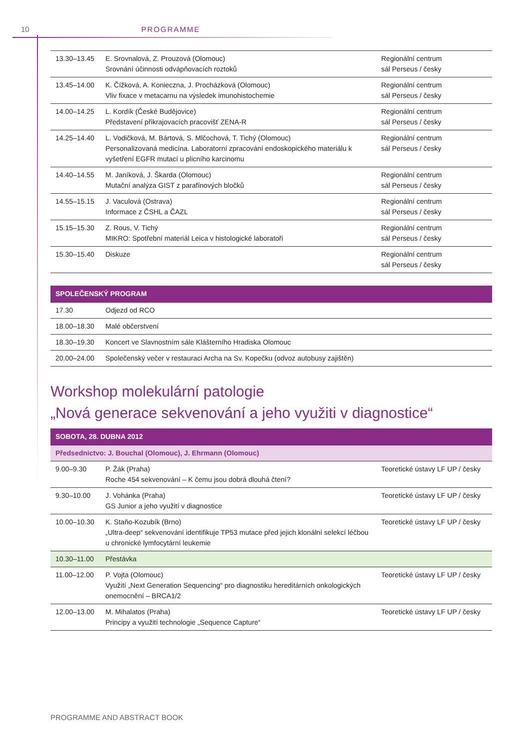10 PROGRAMME
| 13.30–13.45 | E. Srovnalová, Z. Prouzová (Olomouc) Srovnání účinnosti odvápňovacích roztoků | Regionální centrum sál Perseus / česky |
| 13.45–14.00 | K. Čížková, A. Konieczna, J. Procházková (Olomouc) Vliv fixace v metacarnu na výsledek imunohistochemie | Regionální centrum sál Perseus / česky |
| 14.00–14.25 | L. Kordík (České Budějovice) Představení přikrajovacích pracovišť ZENA-R | Regionální centrum sál Perseus / česky |
| 14.25–14.40 | L. Vodičková, M. Bártová, S. Mlčochová, T. Tichý (Olomouc) Personalizovaná medicína. Laboratorní zpracování endoskopického materiálu k vyšetření EGFR mutací u plicního karcinomu | Regionální centrum sál Perseus / česky |
| 14.40–14.55 | M. Janíková, J. Škarda (Olomouc) Mutační analýza GIST z parafínových bločků | Regionální centrum sál Perseus / česky |
| 14.55–15.15 | J. Vaculová (Ostrava) Informace z ČSHL a ČAZL | Regionální centrum sál Perseus / česky |
| 15.15–15.30 | Z. Rous, V. Tichý MIKRO: Spotřební materiál Leica v histologické laboratoři | Regionální centrum sál Perseus / česky |
| 15.30–15.40 | Diskuze | Regionální centrum sál Perseus / česky |
| SPOLEČENSKÝ PROGRAM | |
| --- | --- |
| 17.30 | Odjezd od RCO |
| 18.00–18.30 | Malé občerstvení |
| 18.30–19.30 | Koncert ve Slavnostním sále Klášterního Hradiska Olomouc |
| 20.00–24.00 | Společenský večer v restauraci Archa na Sv. Kopečku (odvoz autobusy zajištěn) |
Workshop molekulární patologie
„Nová generace sekvenování a jeho využiti v diagnostice“
| SOBOTA, 28. DUBNA 2012 | | |
| --- | --- | --- |
| Předsednictvo: J. Bouchal (Olomouc), J. Ehrmann (Olomouc) | | |
| 9.00–9.30 | P. Žák (Praha) Roche 454 sekvenování – K čemu jsou dobrá dlouhá čtení? | Teoretické ústavy LF UP / česky |
| 9.30–10.00 | J. Vohánka (Praha) GS Junior a jeho využití v diagnostice | Teoretické ústavy LF UP / česky |
| 10.00–10.30 | K. Staňo-Kozubík (Brno) „Ultra-deep“ sekvenování identifikuje TP53 mutace před jejich klonální selekcí léčbou u chronické lymfocytární leukemie | Teoretické ústavy LF UP / česky |
| 10.30–11.00 | Přestávka | |
| 11.00–12.00 | P. Vojta (Olomouc) Využití „Next Generation Sequencing“ pro diagnostiku hereditárních onkologických onemocnění – BRCA1/2 | Teoretické ústavy LF UP / česky |
| 12.00–13.00 | M. Mihalatos (Praha) Principy a využití technologie „Sequence Capture“ | Teoretické ústavy LF UP / česky |
PROGRAMME AND ABSTRACT BOOK